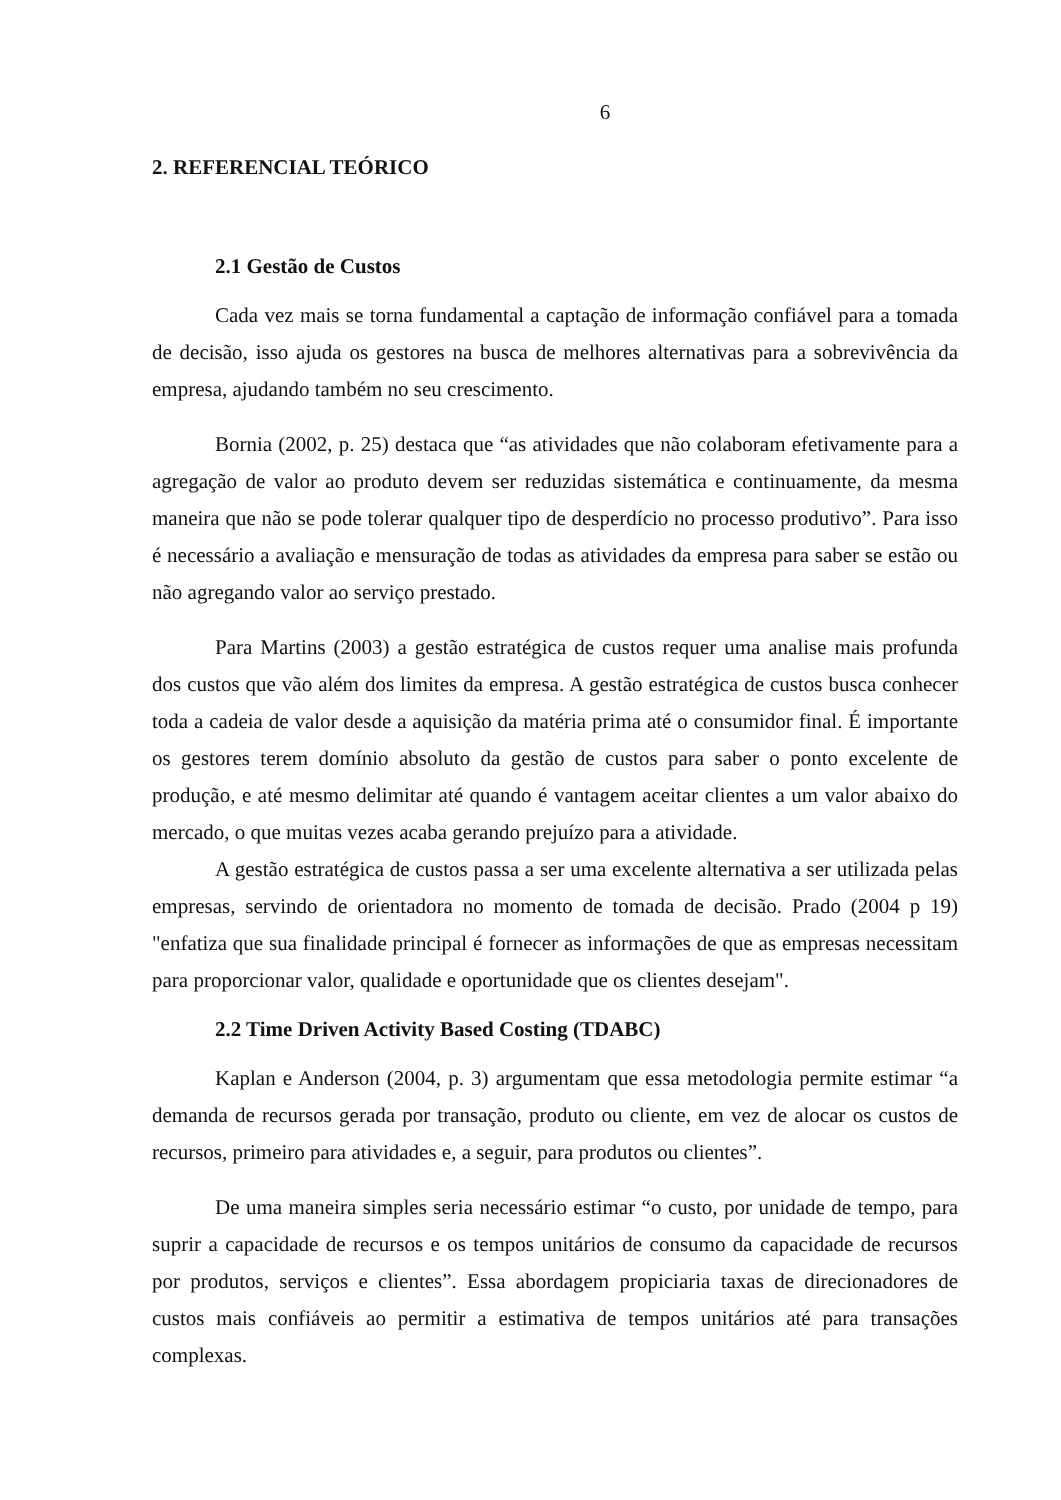6
2. REFERENCIAL TEÓRICO
2.1 Gestão de Custos
Cada vez mais se torna fundamental a captação de informação confiável para a tomada de decisão, isso ajuda os gestores na busca de melhores alternativas para a sobrevivência da empresa, ajudando também no seu crescimento.
Bornia (2002, p. 25) destaca que “as atividades que não colaboram efetivamente para a agregação de valor ao produto devem ser reduzidas sistemática e continuamente, da mesma maneira que não se pode tolerar qualquer tipo de desperdício no processo produtivo”. Para isso é necessário a avaliação e mensuração de todas as atividades da empresa para saber se estão ou não agregando valor ao serviço prestado.
Para Martins (2003) a gestão estratégica de custos requer uma analise mais profunda dos custos que vão além dos limites da empresa. A gestão estratégica de custos busca conhecer toda a cadeia de valor desde a aquisição da matéria prima até o consumidor final. É importante os gestores terem domínio absoluto da gestão de custos para saber o ponto excelente de produção, e até mesmo delimitar até quando é vantagem aceitar clientes a um valor abaixo do mercado, o que muitas vezes acaba gerando prejuízo para a atividade.
A gestão estratégica de custos passa a ser uma excelente alternativa a ser utilizada pelas empresas, servindo de orientadora no momento de tomada de decisão. Prado (2004 p 19) "enfatiza que sua finalidade principal é fornecer as informações de que as empresas necessitam para proporcionar valor, qualidade e oportunidade que os clientes desejam".
2.2 Time Driven Activity Based Costing (TDABC)
Kaplan e Anderson (2004, p. 3) argumentam que essa metodologia permite estimar “a demanda de recursos gerada por transação, produto ou cliente, em vez de alocar os custos de recursos, primeiro para atividades e, a seguir, para produtos ou clientes”.
De uma maneira simples seria necessário estimar “o custo, por unidade de tempo, para suprir a capacidade de recursos e os tempos unitários de consumo da capacidade de recursos por produtos, serviços e clientes”. Essa abordagem propiciaria taxas de direcionadores de custos mais confiáveis ao permitir a estimativa de tempos unitários até para transações complexas.